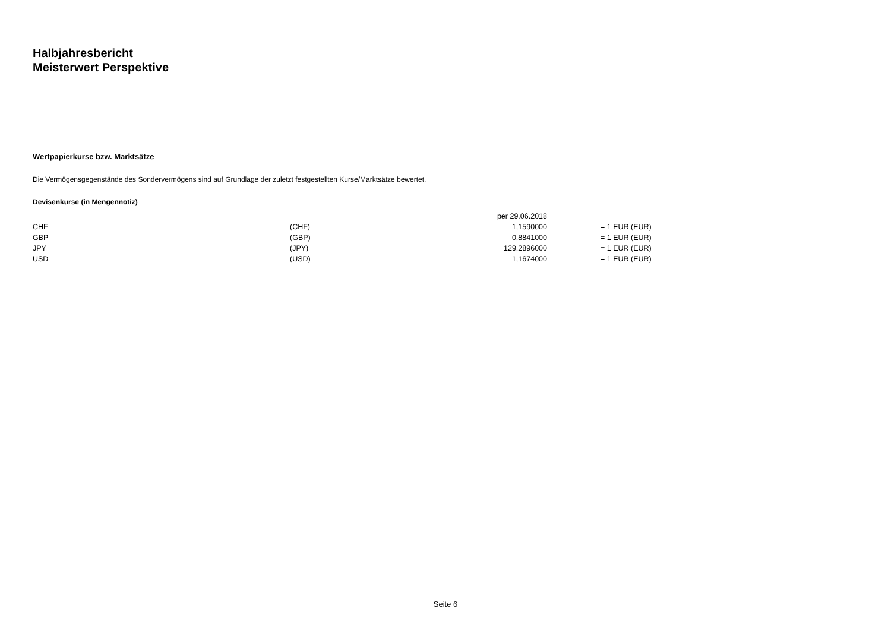Halbjahresbericht
Meisterwert Perspektive
Wertpapierkurse bzw. Marktsätze
Die Vermögensgegenstände des Sondervermögens sind auf Grundlage der zuletzt festgestellten Kurse/Marktsätze bewertet.
Devisenkurse (in Mengennotiz)
| | | per 29.06.2018 | |
| CHF | (CHF) | 1,1590000 | = 1 EUR (EUR) |
| GBP | (GBP) | 0,8841000 | = 1 EUR (EUR) |
| JPY | (JPY) | 129,2896000 | = 1 EUR (EUR) |
| USD | (USD) | 1,1674000 | = 1 EUR (EUR) |
Seite 6